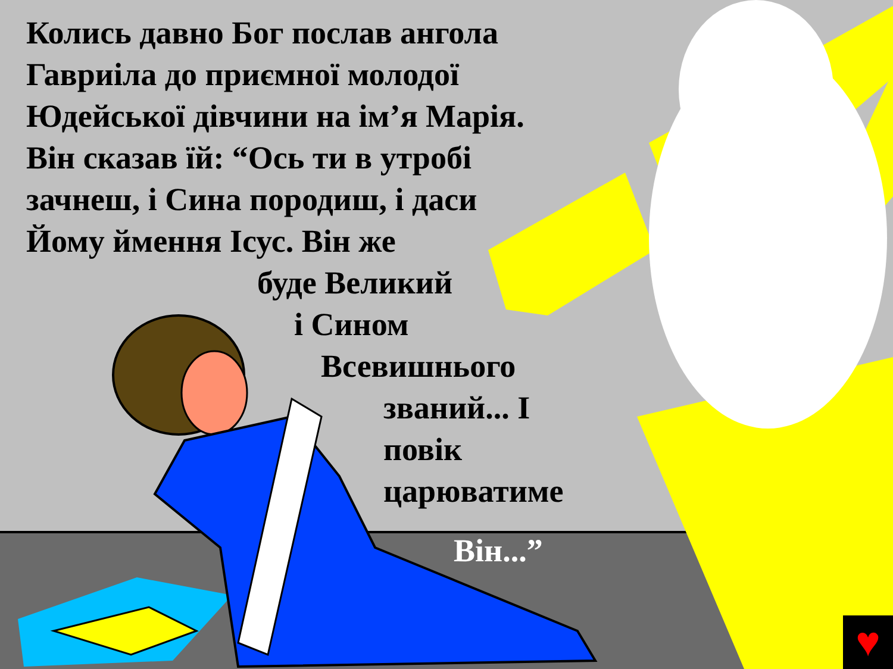Колись давно Бог послав ангола
Гавриіла до приємної молодої
Юдейської дівчини на ім’я Марія.
Він сказав їй: “Ось ти в утробі
зачнеш, і Сина породиш, і даси
Йому ймення Ісус. Він же
буде Великий
і Сином
Всевишнього
званий... І
повік
царюватиме
Він...”
♥